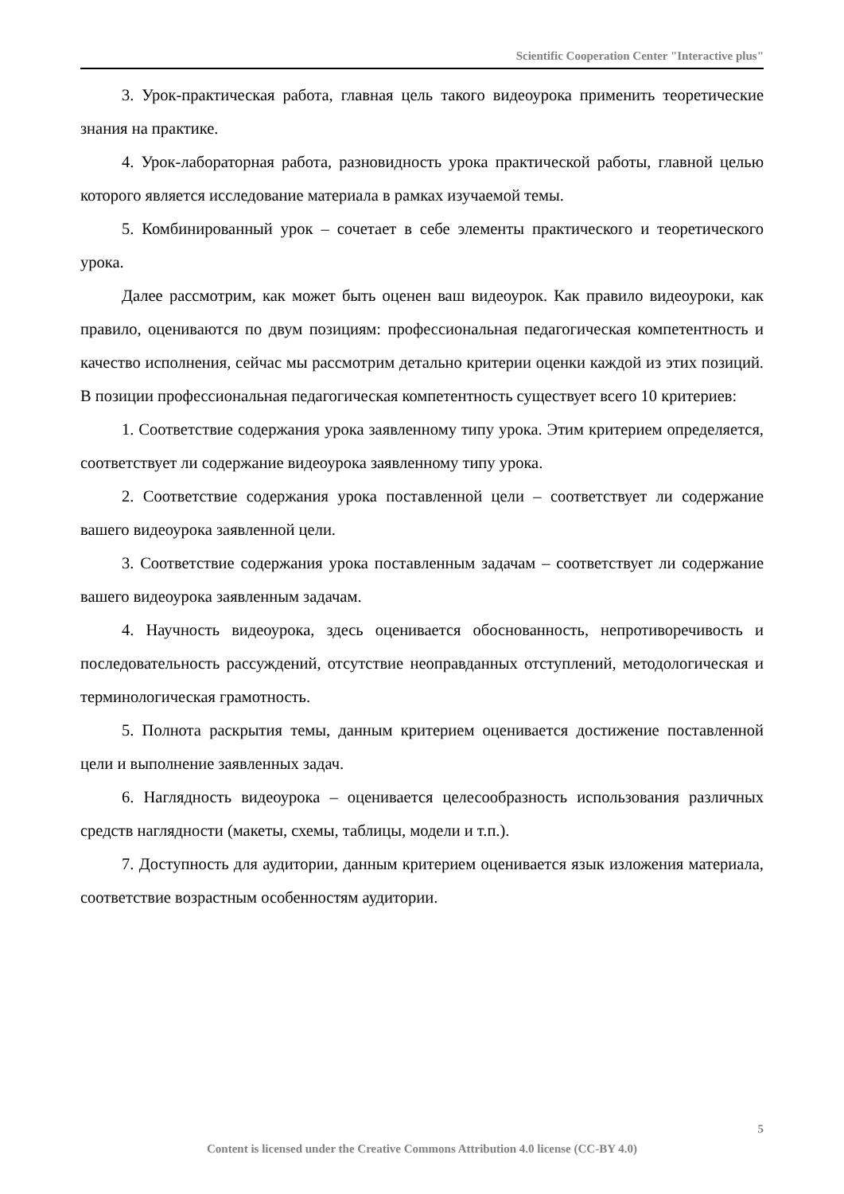Scientific Cooperation Center "Interactive plus"
3. Урок-практическая работа, главная цель такого видеоурока применить теоретические знания на практике.
4. Урок-лабораторная работа, разновидность урока практической работы, главной целью которого является исследование материала в рамках изучаемой темы.
5. Комбинированный урок – сочетает в себе элементы практического и теоретического урока.
Далее рассмотрим, как может быть оценен ваш видеоурок. Как правило видеоуроки, как правило, оцениваются по двум позициям: профессиональная педагогическая компетентность и качество исполнения, сейчас мы рассмотрим детально критерии оценки каждой из этих позиций. В позиции профессиональная педагогическая компетентность существует всего 10 критериев:
1. Соответствие содержания урока заявленному типу урока. Этим критерием определяется, соответствует ли содержание видеоурока заявленному типу урока.
2. Соответствие содержания урока поставленной цели – соответствует ли содержание вашего видеоурока заявленной цели.
3. Соответствие содержания урока поставленным задачам – соответствует ли содержание вашего видеоурока заявленным задачам.
4. Научность видеоурока, здесь оценивается обоснованность, непротиворечивость и последовательность рассуждений, отсутствие неоправданных отступлений, методологическая и терминологическая грамотность.
5. Полнота раскрытия темы, данным критерием оценивается достижение поставленной цели и выполнение заявленных задач.
6. Наглядность видеоурока – оценивается целесообразность использования различных средств наглядности (макеты, схемы, таблицы, модели и т.п.).
7. Доступность для аудитории, данным критерием оценивается язык изложения материала, соответствие возрастным особенностям аудитории.
5
Content is licensed under the Creative Commons Attribution 4.0 license (CC-BY 4.0)